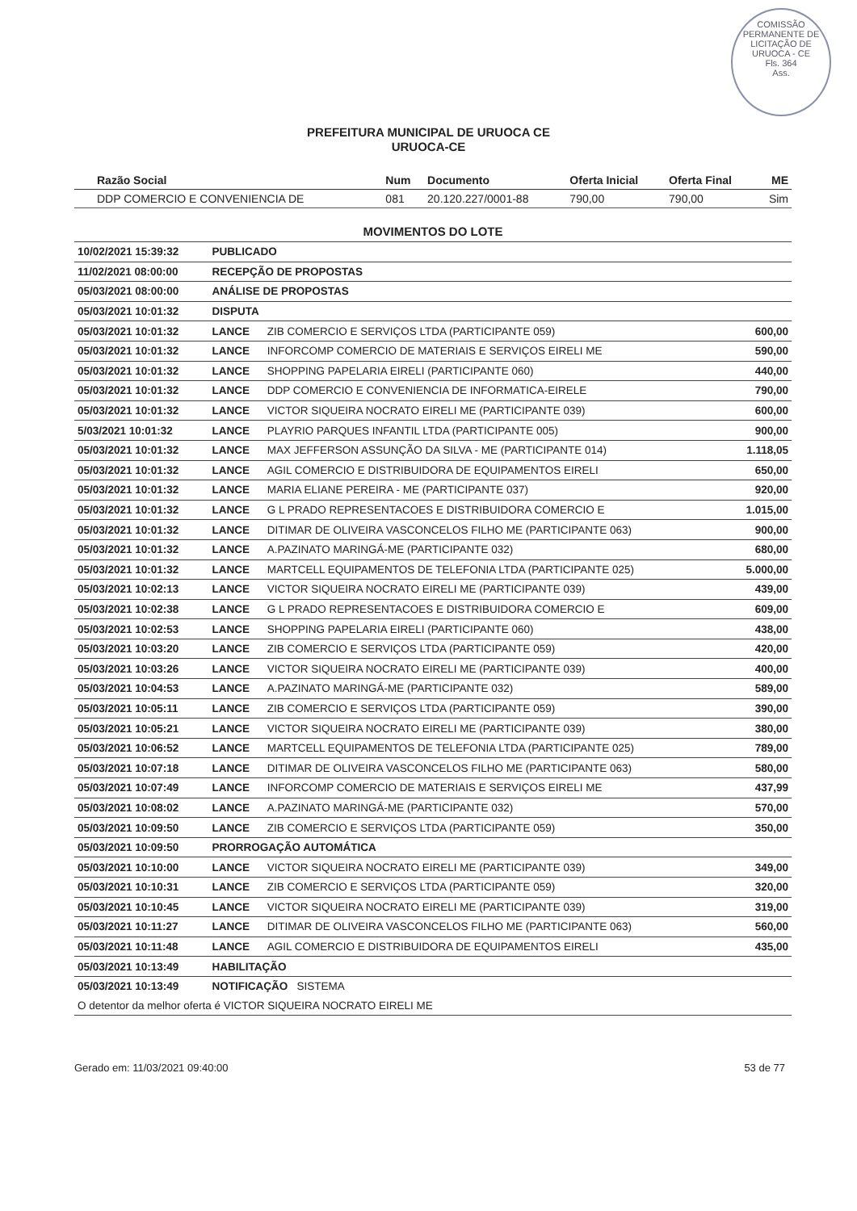COMISSÃO PERMANENTE DE LICITAÇÃO DE URUOCA - CE
Fls. 364
Ass.
PREFEITURA MUNICIPAL DE URUOCA CE
URUOCA-CE
| Razão Social | Num | Documento | Oferta Inicial | Oferta Final | ME |
| --- | --- | --- | --- | --- | --- |
| DDP COMERCIO E CONVENIENCIA DE | 081 | 20.120.227/0001-88 | 790,00 | 790,00 | Sim |
MOVIMENTOS DO LOTE
| 10/02/2021 15:39:32 | PUBLICADO | | |
| 11/02/2021 08:00:00 | RECEPÇÃO DE PROPOSTAS | | |
| 05/03/2021 08:00:00 | ANÁLISE DE PROPOSTAS | | |
| 05/03/2021 10:01:32 | DISPUTA | | |
| 05/03/2021 10:01:32 | LANCE | ZIB COMERCIO E SERVIÇOS LTDA (PARTICIPANTE 059) | 600,00 |
| 05/03/2021 10:01:32 | LANCE | INFORCOMP COMERCIO DE MATERIAIS E SERVIÇOS EIRELI ME | 590,00 |
| 05/03/2021 10:01:32 | LANCE | SHOPPING PAPELARIA EIRELI (PARTICIPANTE 060) | 440,00 |
| 05/03/2021 10:01:32 | LANCE | DDP COMERCIO E CONVENIENCIA DE INFORMATICA-EIRELE | 790,00 |
| 05/03/2021 10:01:32 | LANCE | VICTOR SIQUEIRA NOCRATO EIRELI ME (PARTICIPANTE 039) | 600,00 |
| 5/03/2021 10:01:32 | LANCE | PLAYRIO PARQUES INFANTIL LTDA (PARTICIPANTE 005) | 900,00 |
| 05/03/2021 10:01:32 | LANCE | MAX JEFFERSON ASSUNÇÃO DA SILVA - ME (PARTICIPANTE 014) | 1.118,05 |
| 05/03/2021 10:01:32 | LANCE | AGIL COMERCIO E DISTRIBUIDORA DE EQUIPAMENTOS EIRELI | 650,00 |
| 05/03/2021 10:01:32 | LANCE | MARIA ELIANE PEREIRA - ME (PARTICIPANTE 037) | 920,00 |
| 05/03/2021 10:01:32 | LANCE | G L PRADO REPRESENTACOES E DISTRIBUIDORA COMERCIO E | 1.015,00 |
| 05/03/2021 10:01:32 | LANCE | DITIMAR DE OLIVEIRA VASCONCELOS FILHO ME (PARTICIPANTE 063) | 900,00 |
| 05/03/2021 10:01:32 | LANCE | A.PAZINATO MARINGÁ-ME (PARTICIPANTE 032) | 680,00 |
| 05/03/2021 10:01:32 | LANCE | MARTCELL EQUIPAMENTOS DE TELEFONIA LTDA (PARTICIPANTE 025) | 5.000,00 |
| 05/03/2021 10:02:13 | LANCE | VICTOR SIQUEIRA NOCRATO EIRELI ME (PARTICIPANTE 039) | 439,00 |
| 05/03/2021 10:02:38 | LANCE | G L PRADO REPRESENTACOES E DISTRIBUIDORA COMERCIO E | 609,00 |
| 05/03/2021 10:02:53 | LANCE | SHOPPING PAPELARIA EIRELI (PARTICIPANTE 060) | 438,00 |
| 05/03/2021 10:03:20 | LANCE | ZIB COMERCIO E SERVIÇOS LTDA (PARTICIPANTE 059) | 420,00 |
| 05/03/2021 10:03:26 | LANCE | VICTOR SIQUEIRA NOCRATO EIRELI ME (PARTICIPANTE 039) | 400,00 |
| 05/03/2021 10:04:53 | LANCE | A.PAZINATO MARINGÁ-ME (PARTICIPANTE 032) | 589,00 |
| 05/03/2021 10:05:11 | LANCE | ZIB COMERCIO E SERVIÇOS LTDA (PARTICIPANTE 059) | 390,00 |
| 05/03/2021 10:05:21 | LANCE | VICTOR SIQUEIRA NOCRATO EIRELI ME (PARTICIPANTE 039) | 380,00 |
| 05/03/2021 10:06:52 | LANCE | MARTCELL EQUIPAMENTOS DE TELEFONIA LTDA (PARTICIPANTE 025) | 789,00 |
| 05/03/2021 10:07:18 | LANCE | DITIMAR DE OLIVEIRA VASCONCELOS FILHO ME (PARTICIPANTE 063) | 580,00 |
| 05/03/2021 10:07:49 | LANCE | INFORCOMP COMERCIO DE MATERIAIS E SERVIÇOS EIRELI ME | 437,99 |
| 05/03/2021 10:08:02 | LANCE | A.PAZINATO MARINGÁ-ME (PARTICIPANTE 032) | 570,00 |
| 05/03/2021 10:09:50 | LANCE | ZIB COMERCIO E SERVIÇOS LTDA (PARTICIPANTE 059) | 350,00 |
| 05/03/2021 10:09:50 | PRORROGAÇÃO AUTOMÁTICA | | |
| 05/03/2021 10:10:00 | LANCE | VICTOR SIQUEIRA NOCRATO EIRELI ME (PARTICIPANTE 039) | 349,00 |
| 05/03/2021 10:10:31 | LANCE | ZIB COMERCIO E SERVIÇOS LTDA (PARTICIPANTE 059) | 320,00 |
| 05/03/2021 10:10:45 | LANCE | VICTOR SIQUEIRA NOCRATO EIRELI ME (PARTICIPANTE 039) | 319,00 |
| 05/03/2021 10:11:27 | LANCE | DITIMAR DE OLIVEIRA VASCONCELOS FILHO ME (PARTICIPANTE 063) | 560,00 |
| 05/03/2021 10:11:48 | LANCE | AGIL COMERCIO E DISTRIBUIDORA DE EQUIPAMENTOS EIRELI | 435,00 |
| 05/03/2021 10:13:49 | HABILITAÇÃO | | |
| 05/03/2021 10:13:49 | NOTIFICAÇÃO SISTEMA | | |
| O detentor da melhor oferta é VICTOR SIQUEIRA NOCRATO EIRELI ME | | | |
Gerado em: 11/03/2021 09:40:00 53 de 77